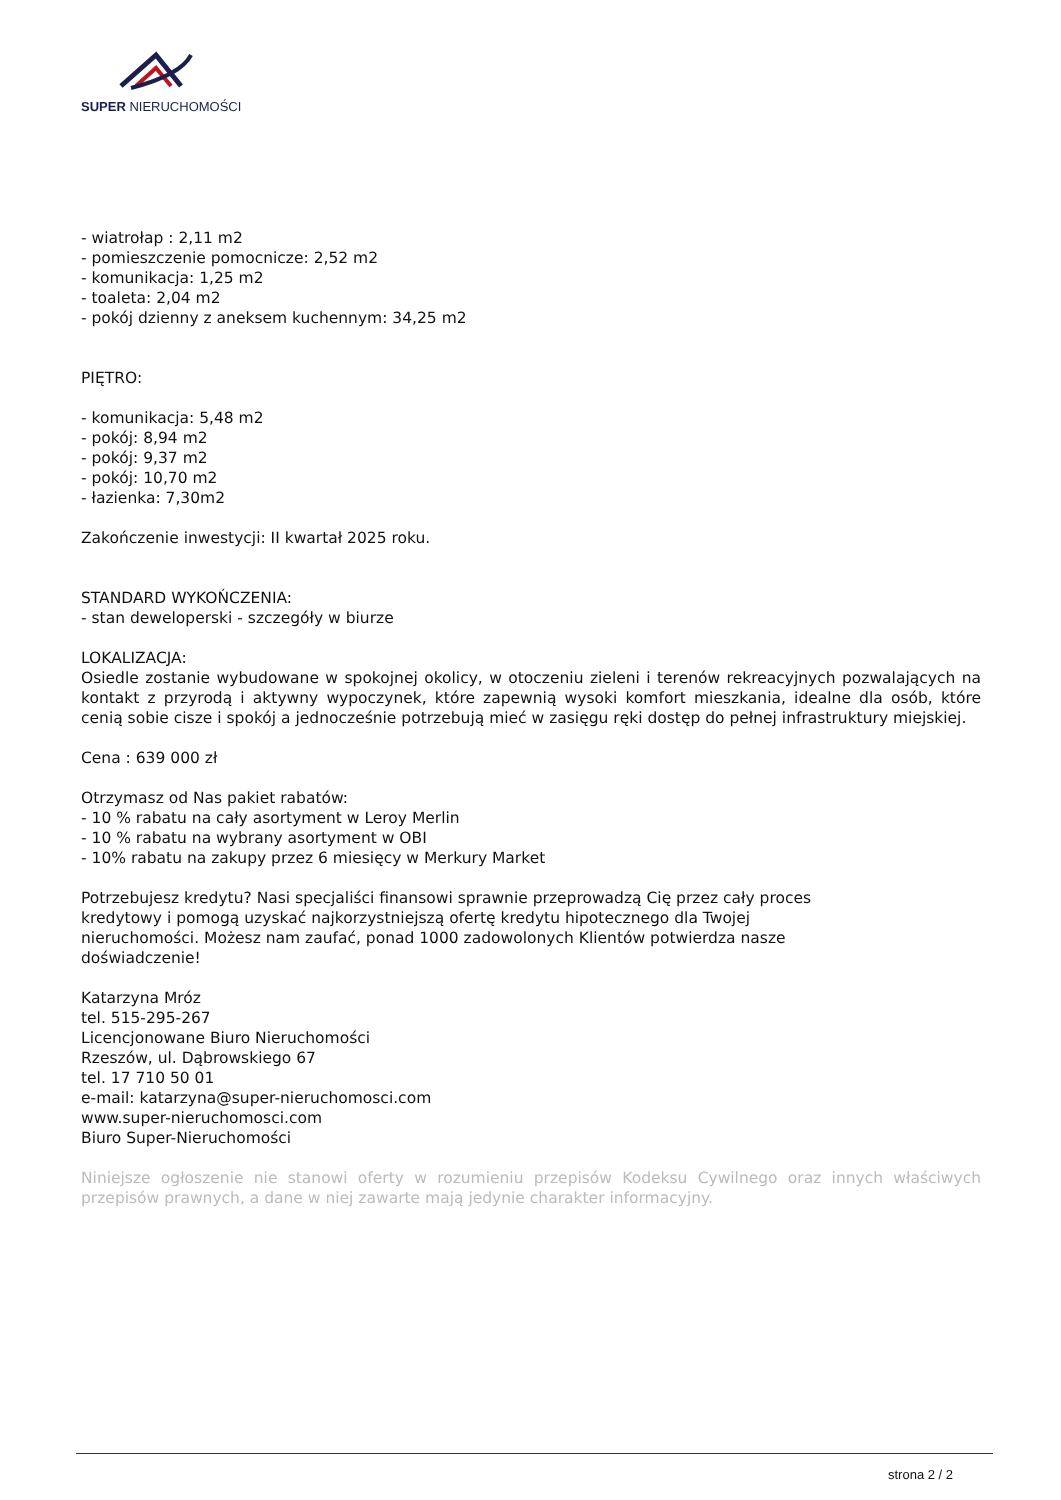SUPER NIERUCHOMOŚCI
- wiatrołap : 2,11 m2
- pomieszczenie pomocnicze: 2,52 m2
- komunikacja: 1,25 m2
- toaleta: 2,04 m2
- pokój dzienny z aneksem kuchennym: 34,25 m2
PIĘTRO:
- komunikacja: 5,48 m2
- pokój: 8,94 m2
- pokój: 9,37 m2
- pokój: 10,70 m2
- łazienka: 7,30m2
Zakończenie inwestycji: II kwartał 2025 roku.
STANDARD WYKOŃCZENIA:
- stan deweloperski - szczegóły w biurze
LOKALIZACJA:
Osiedle zostanie wybudowane w spokojnej okolicy, w otoczeniu zieleni i terenów rekreacyjnych pozwalających na kontakt z przyrodą i aktywny wypoczynek, które zapewnią wysoki komfort mieszkania, idealne dla osób, które cenią sobie cisze i spokój a jednocześnie potrzebują mieć w zasięgu ręki dostęp do pełnej infrastruktury miejskiej.
Cena : 639 000 zł
Otrzymasz od Nas pakiet rabatów:
- 10 % rabatu na cały asortyment w Leroy Merlin
- 10 % rabatu na wybrany asortyment w OBI
- 10% rabatu na zakupy przez 6 miesięcy w Merkury Market
Potrzebujesz kredytu? Nasi specjaliści finansowi sprawnie przeprowadzą Cię przez cały proces kredytowy i pomogą uzyskać najkorzystniejszą ofertę kredytu hipotecznego dla Twojej nieruchomości. Możesz nam zaufać, ponad 1000 zadowolonych Klientów potwierdza nasze doświadczenie!
Katarzyna Mróz
tel. 515-295-267
Licencjonowane Biuro Nieruchomości
Rzeszów, ul. Dąbrowskiego 67
tel. 17 710 50 01
e-mail: katarzyna@super-nieruchomosci.com
www.super-nieruchomosci.com
Biuro Super-Nieruchomości
Niniejsze ogłoszenie nie stanowi oferty w rozumieniu przepisów Kodeksu Cywilnego oraz innych właściwych przepisów prawnych, a dane w niej zawarte mają jedynie charakter informacyjny.
strona 2 / 2